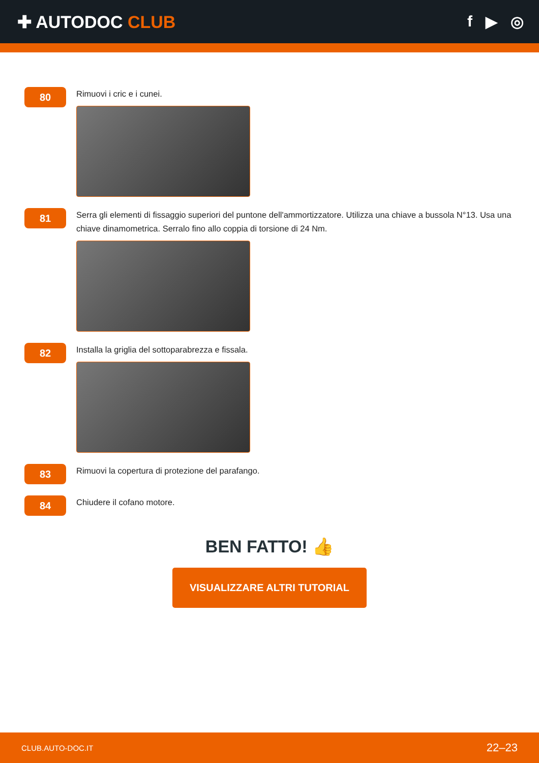✚ AUTODOC CLUB f ▶ ◎
80
Rimuovi i cric e i cunei.
81
Serra gli elementi di fissaggio superiori del puntone dell'ammortizzatore. Utilizza una chiave a bussola N°13. Usa una chiave dinamometrica. Serralo fino allo coppia di torsione di 24 Nm.
82
Installa la griglia del sottoparabrezza e fissala.
83
Rimuovi la copertura di protezione del parafango.
84
Chiudere il cofano motore.
BEN FATTO! 👍
VISUALIZZARE ALTRI TUTORIAL
CLUB.AUTO-DOC.IT 22–23